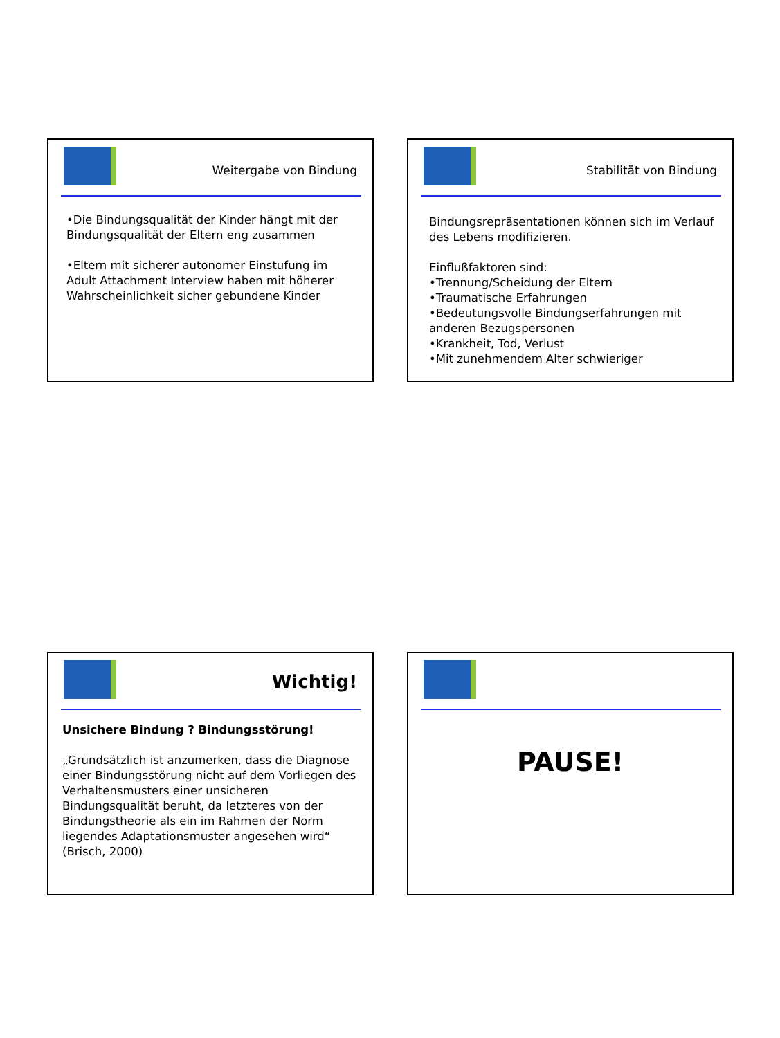Weitergabe von Bindung
•Die Bindungsqualität der Kinder hängt mit der Bindungsqualität der Eltern eng zusammen
•Eltern mit sicherer autonomer Einstufung im Adult Attachment Interview haben mit höherer Wahrscheinlichkeit sicher gebundene Kinder
Stabilität von Bindung
Bindungsrepräsentationen können sich im Verlauf des Lebens modifizieren.
Einflußfaktoren sind:
•Trennung/Scheidung der Eltern
•Traumatische Erfahrungen
•Bedeutungsvolle Bindungserfahrungen mit anderen Bezugspersonen
•Krankheit, Tod, Verlust
•Mit zunehmendem Alter schwieriger
Wichtig!
Unsichere Bindung ? Bindungsstörung!
„Grundsätzlich ist anzumerken, dass die Diagnose einer Bindungsstörung nicht auf dem Vorliegen des Verhaltensmusters einer unsicheren Bindungsqualität beruht, da letzteres von der Bindungstheorie als ein im Rahmen der Norm liegendes Adaptationsmuster angesehen wird“ (Brisch, 2000)
PAUSE!